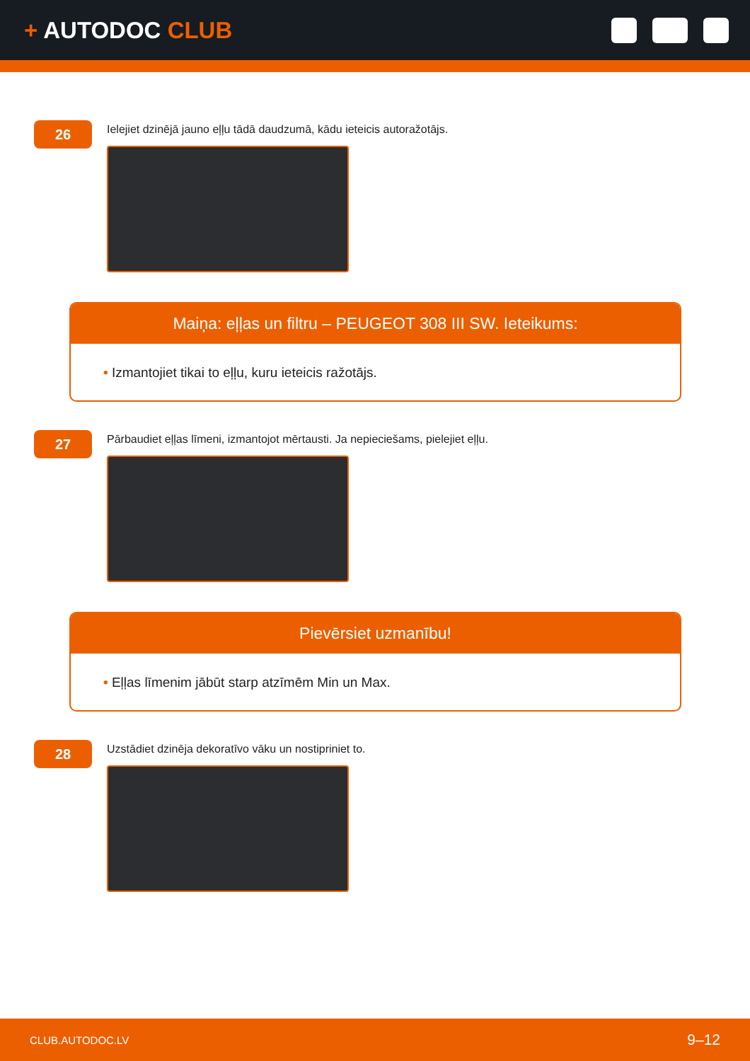+ AUTODOC CLUB
26
Ielejiet dzinējā jauno eļļu tādā daudzumā, kādu ieteicis autoražotājs.
Maiņa: eļļas un filtru – PEUGEOT 308 III SW. Ieteikums:
• Izmantojiet tikai to eļļu, kuru ieteicis ražotājs.
27
Pārbaudiet eļļas līmeni, izmantojot mērtausti. Ja nepieciešams, pielejiet eļļu.
Pievērsiet uzmanību!
• Eļļas līmenim jābūt starp atzīmēm Min un Max.
28
Uzstādiet dzinēja dekoratīvo vāku un nostipriniet to.
CLUB.AUTODOC.LV 9–12